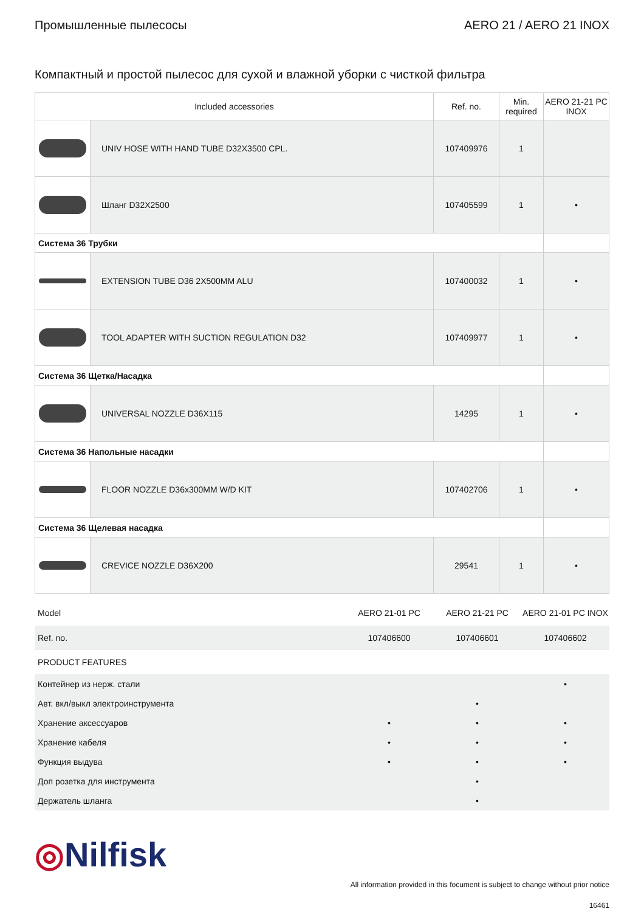Промышленные пылесосы AERO 21 / AERO 21 INOX
Компактный и простой пылесос для сухой и влажной уборки с чисткой фильтра
| Included accessories | | Ref. no. | Min. required | AERO 21-21 PC INOX |
| --- | --- | --- | --- | --- |
| | UNIV HOSE WITH HAND TUBE D32X3500 CPL. | 107409976 | 1 | |
| | Шланг D32X2500 | 107405599 | 1 | • |
| Система 36 Трубки | | | | |
| | EXTENSION TUBE D36 2X500MM ALU | 107400032 | 1 | • |
| | TOOL ADAPTER WITH SUCTION REGULATION D32 | 107409977 | 1 | • |
| Система 36 Щетка/Насадка | | | | |
| | UNIVERSAL NOZZLE D36X115 | 14295 | 1 | • |
| Система 36 Напольные насадки | | | | |
| | FLOOR NOZZLE D36x300MM W/D KIT | 107402706 | 1 | • |
| Система 36 Щелевая насадка | | | | |
| | CREVICE NOZZLE D36X200 | 29541 | 1 | • |
| Model | AERO 21-01 PC | AERO 21-21 PC | AERO 21-01 PC INOX |
| Ref. no. | 107406600 | 107406601 | 107406602 |
| PRODUCT FEATURES | | | |
| Контейнер из нерж. стали | | | • |
| Авт. вкл/выкл электроинструмента | | • | |
| Хранение аксессуаров | • | • | • |
| Хранение кабеля | • | • | • |
| Функция выдува | • | • | • |
| Доп розетка для инструмента | | • | |
| Держатель шланга | | • | |
◎Nilfisk
All information provided in this focument is subject to change without prior notice
16461